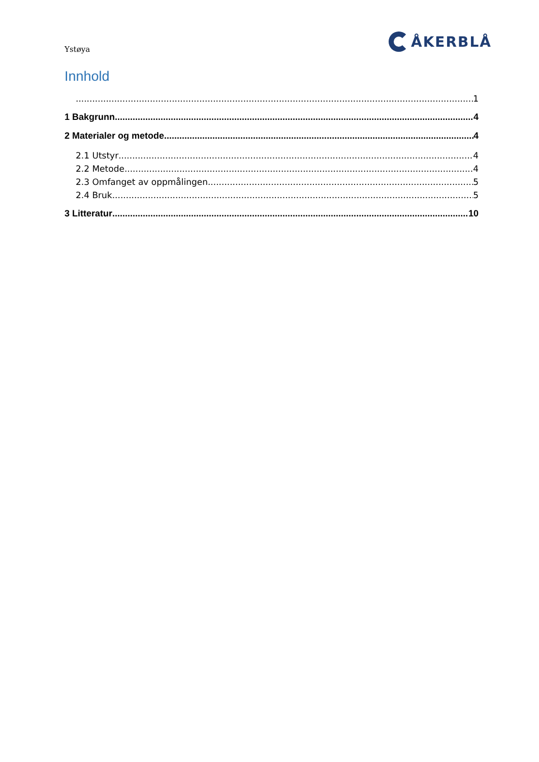Ystøya
ÅKERBLÅ
Innhold
1
1 Bakgrunn 4
2 Materialer og metode 4
2.1 Utstyr 4
2.2 Metode 4
2.3 Omfanget av oppmålingen 5
2.4 Bruk 5
3 Litteratur 10